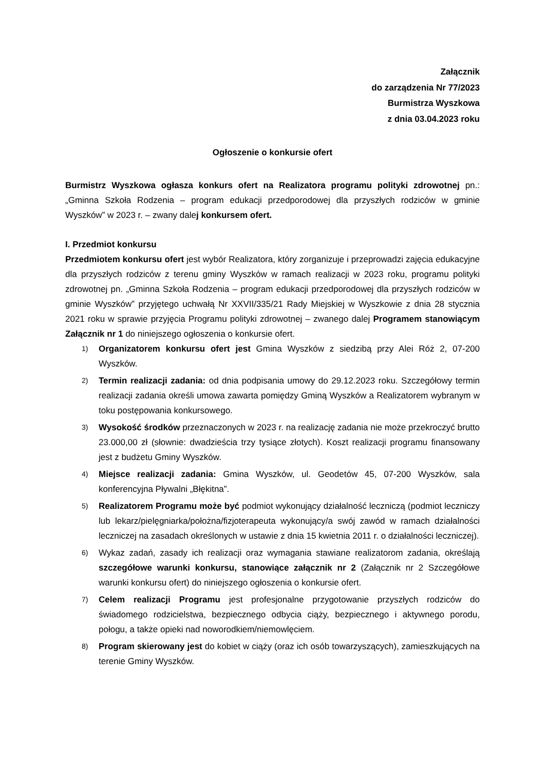Załącznik
do zarządzenia Nr 77/2023
Burmistrza Wyszkowa
z dnia 03.04.2023 roku
Ogłoszenie o konkursie ofert
Burmistrz Wyszkowa ogłasza konkurs ofert na Realizatora programu polityki zdrowotnej pn.: „Gminna Szkoła Rodzenia – program edukacji przedporodowej dla przyszłych rodziców w gminie Wyszków” w 2023 r. – zwany dalej konkursem ofert.
I. Przedmiot konkursu
Przedmiotem konkursu ofert jest wybór Realizatora, który zorganizuje i przeprowadzi zajęcia edukacyjne dla przyszłych rodziców z terenu gminy Wyszków w ramach realizacji w 2023 roku, programu polityki zdrowotnej pn. „Gminna Szkoła Rodzenia – program edukacji przedporodowej dla przyszłych rodziców w gminie Wyszków” przyjętego uchwałą Nr XXVII/335/21 Rady Miejskiej w Wyszkowie z dnia 28 stycznia 2021 roku w sprawie przyjęcia Programu polityki zdrowotnej – zwanego dalej Programem stanowiącym Załącznik nr 1 do niniejszego ogłoszenia o konkursie ofert.
1) Organizatorem konkursu ofert jest Gmina Wyszków z siedzibą przy Alei Róż 2, 07-200 Wyszków.
2) Termin realizacji zadania: od dnia podpisania umowy do 29.12.2023 roku. Szczegółowy termin realizacji zadania określi umowa zawarta pomiędzy Gminą Wyszków a Realizatorem wybranym w toku postępowania konkursowego.
3) Wysokość środków przeznaczonych w 2023 r. na realizację zadania nie może przekroczyć brutto 23.000,00 zł (słownie: dwadzieścia trzy tysiące złotych). Koszt realizacji programu finansowany jest z budżetu Gminy Wyszków.
4) Miejsce realizacji zadania: Gmina Wyszków, ul. Geodetów 45, 07-200 Wyszków, sala konferencyjna Pływalni „Błękitna”.
5) Realizatorem Programu może być podmiot wykonujący działalność leczniczą (podmiot leczniczy lub lekarz/pielęgniarka/położna/fizjoterapeuta wykonujący/a swój zawód w ramach działalności leczniczej na zasadach określonych w ustawie z dnia 15 kwietnia 2011 r. o działalności leczniczej).
6) Wykaz zadań, zasady ich realizacji oraz wymagania stawiane realizatorom zadania, określają szczegółowe warunki konkursu, stanowiące załącznik nr 2 (Załącznik nr 2 Szczegółowe warunki konkursu ofert) do niniejszego ogłoszenia o konkursie ofert.
7) Celem realizacji Programu jest profesjonalne przygotowanie przyszłych rodziców do świadomego rodzicielstwa, bezpiecznego odbycia ciąży, bezpiecznego i aktywnego porodu, połogu, a także opieki nad noworodkiem/niemowlęciem.
8) Program skierowany jest do kobiet w ciąży (oraz ich osób towarzyszących), zamieszkujących na terenie Gminy Wyszków.